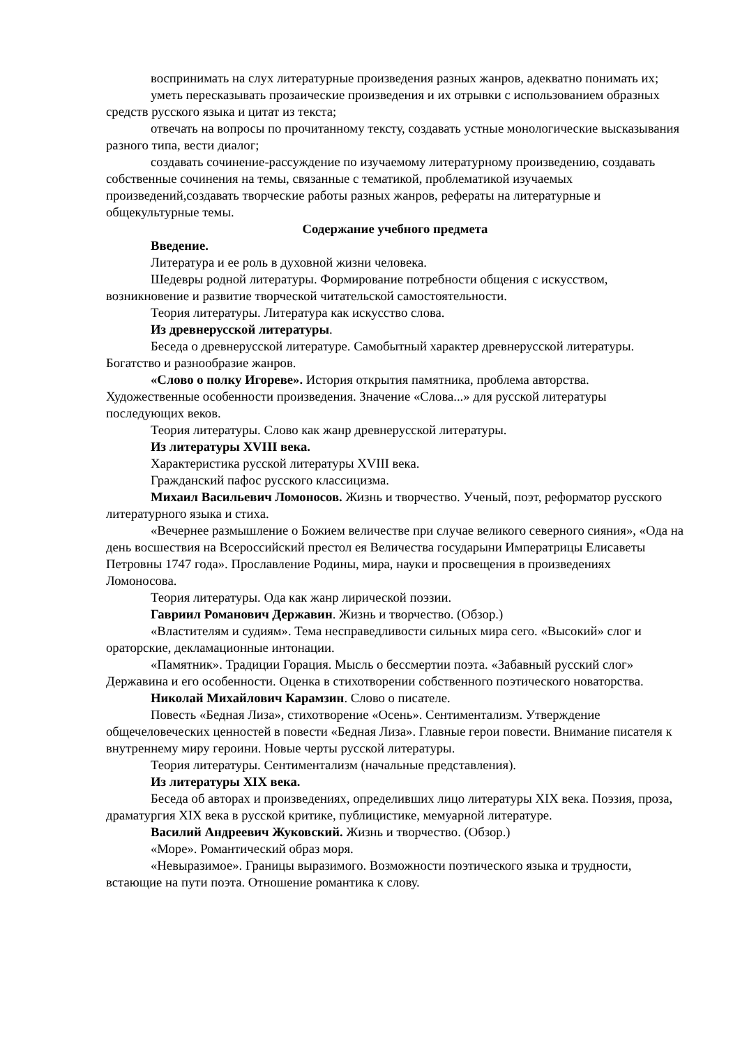воспринимать на слух литературные произведения разных жанров, адекватно понимать их;
уметь пересказывать прозаические произведения и их отрывки с использованием образных средств русского языка и цитат из текста;
отвечать на вопросы по прочитанному тексту, создавать устные монологические высказывания разного типа, вести диалог;
создавать сочинение-рассуждение по изучаемому литературному произведению, создавать собственные сочинения на темы, связанные с тематикой, проблематикой изучаемых произведений,создавать творческие работы разных жанров, рефераты на литературные и общекультурные темы.
Содержание учебного предмета
Введение.
Литература и ее роль в духовной жизни человека.
Шедевры родной литературы. Формирование потребности общения с искусством, возникновение и развитие творческой читательской самостоятельности.
Теория литературы. Литература как искусство слова.
Из древнерусской литературы.
Беседа о древнерусской литературе. Самобытный характер древнерусской литературы. Богатство и разнообразие жанров.
«Слово о полку Игореве». История открытия памятника, проблема авторства. Художественные особенности произведения. Значение «Слова...» для русской литературы последующих веков.
Теория литературы. Слово как жанр древнерусской литературы.
Из литературы XVIII века.
Характеристика русской литературы XVIII века.
Гражданский пафос русского классицизма.
Михаил Васильевич Ломоносов. Жизнь и творчество. Ученый, поэт, реформатор русского литературного языка и стиха.
«Вечернее размышление о Божием величестве при случае великого северного сияния», «Ода на день восшествия на Всероссийский престол ея Величества государыни Императрицы Елисаветы Петровны 1747 года». Прославление Родины, мира, науки и просвещения в произведениях Ломоносова.
Теория литературы. Ода как жанр лирической поэзии.
Гавриил Романович Державин. Жизнь и творчество. (Обзор.)
«Властителям и судиям». Тема несправедливости сильных мира сего. «Высокий» слог и ораторские, декламационные интонации.
«Памятник». Традиции Горация. Мысль о бессмертии поэта. «Забавный русский слог» Державина и его особенности. Оценка в стихотворении собственного поэтического новаторства.
Николай Михайлович Карамзин. Слово о писателе.
Повесть «Бедная Лиза», стихотворение «Осень». Сентиментализм. Утверждение общечеловеческих ценностей в повести «Бедная Лиза». Главные герои повести. Внимание писателя к внутреннему миру героини. Новые черты русской литературы.
Теория литературы. Сентиментализм (начальные представления).
Из литературы XIX века.
Беседа об авторах и произведениях, определивших лицо литературы XIX века. Поэзия, проза, драматургия XIX века в русской критике, публицистике, мемуарной литературе.
Василий Андреевич Жуковский. Жизнь и творчество. (Обзор.)
«Море». Романтический образ моря.
«Невыразимое». Границы выразимого. Возможности поэтического языка и трудности, встающие на пути поэта. Отношение романтика к слову.